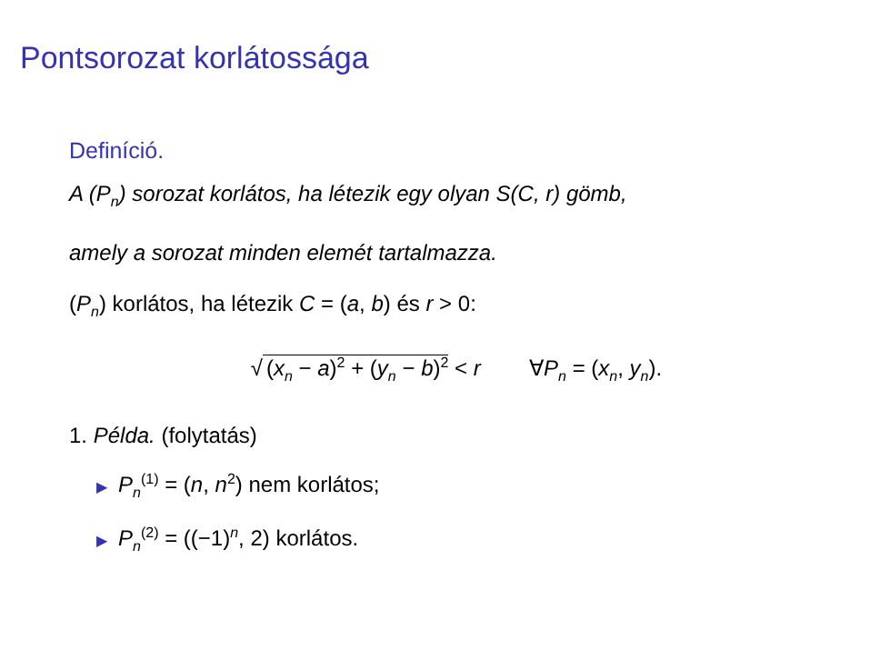Pontsorozat korlátossága
Definíció.
A (P<sub>n</sub>) sorozat korlátos, ha létezik egy olyan S(C, r) gömb,
amely a sorozat minden elemét tartalmazza.
(P<sub>n</sub>) korlátos, ha létezik C = (a, b) és r > 0:
√ (x<sub>n</sub> − a)<sup>2</sup> + (y<sub>n</sub> − b)<sup>2</sup> < r ∀P<sub>n</sub> = (x<sub>n</sub>, y<sub>n</sub>).
1. Példa. (folytatás)
▶ P<sub>n</sub><sup>(1)</sup> = (n, n<sup>2</sup>) nem korlátos;
▶ P<sub>n</sub><sup>(2)</sup> = ((−1)<sup>n</sup>, 2) korlátos.